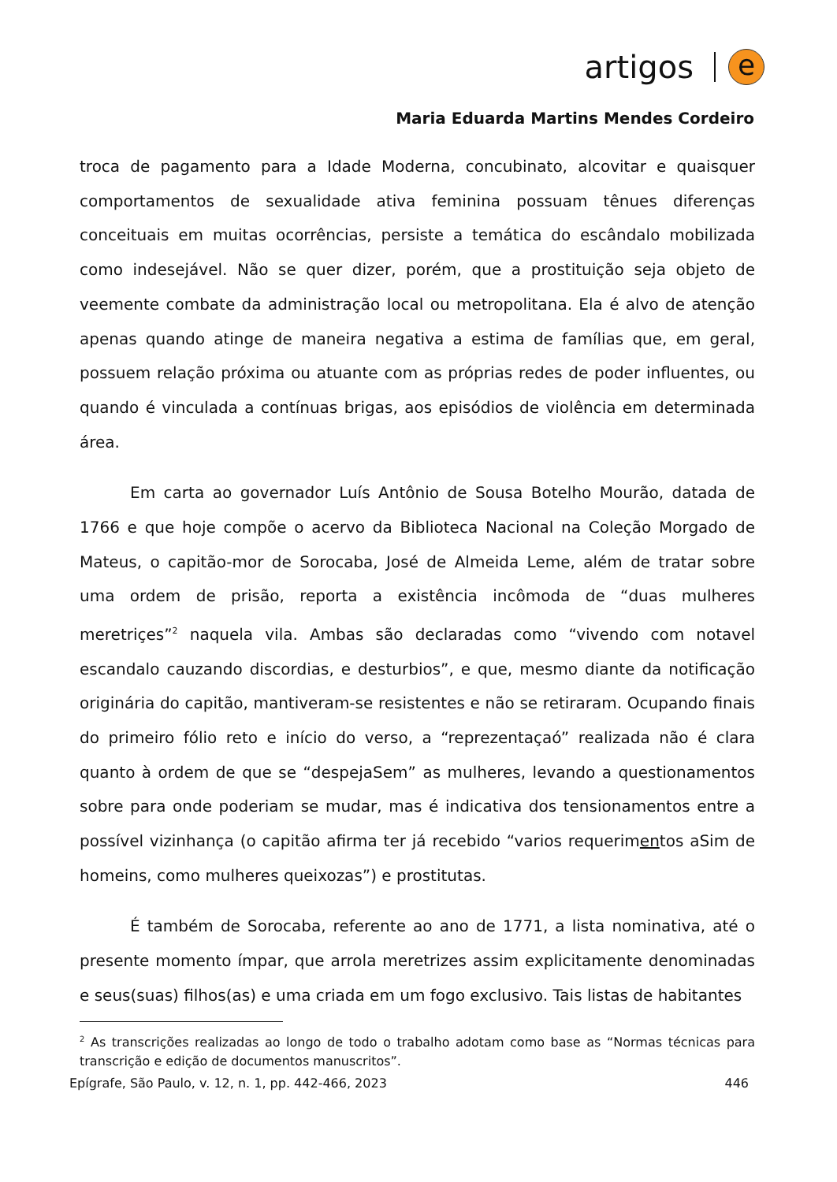artigos e
Maria Eduarda Martins Mendes Cordeiro
troca de pagamento para a Idade Moderna, concubinato, alcovitar e quaisquer comportamentos de sexualidade ativa feminina possuam tênues diferenças conceituais em muitas ocorrências, persiste a temática do escândalo mobilizada como indesejável. Não se quer dizer, porém, que a prostituição seja objeto de veemente combate da administração local ou metropolitana. Ela é alvo de atenção apenas quando atinge de maneira negativa a estima de famílias que, em geral, possuem relação próxima ou atuante com as próprias redes de poder influentes, ou quando é vinculada a contínuas brigas, aos episódios de violência em determinada área.
Em carta ao governador Luís Antônio de Sousa Botelho Mourão, datada de 1766 e que hoje compõe o acervo da Biblioteca Nacional na Coleção Morgado de Mateus, o capitão-mor de Sorocaba, José de Almeida Leme, além de tratar sobre uma ordem de prisão, reporta a existência incômoda de “duas mulheres meretriçes”<sup>2</sup> naquela vila. Ambas são declaradas como “vivendo com notavel escandalo cauzando discordias, e desturbios”, e que, mesmo diante da notificação originária do capitão, mantiveram-se resistentes e não se retiraram. Ocupando finais do primeiro fólio reto e início do verso, a “reprezentaçaó” realizada não é clara quanto à ordem de que se “despejaSem” as mulheres, levando a questionamentos sobre para onde poderiam se mudar, mas é indicativa dos tensionamentos entre a possível vizinhança (o capitão afirma ter já recebido “varios requerimentos aSim de homeins, como mulheres queixozas”) e prostitutas.
É também de Sorocaba, referente ao ano de 1771, a lista nominativa, até o presente momento ímpar, que arrola meretrizes assim explicitamente denominadas e seus(suas) filhos(as) e uma criada em um fogo exclusivo. Tais listas de habitantes
<sup>2</sup> As transcrições realizadas ao longo de todo o trabalho adotam como base as “Normas técnicas para transcrição e edição de documentos manuscritos”.
Epígrafe, São Paulo, v. 12, n. 1, pp. 442-466, 2023 446